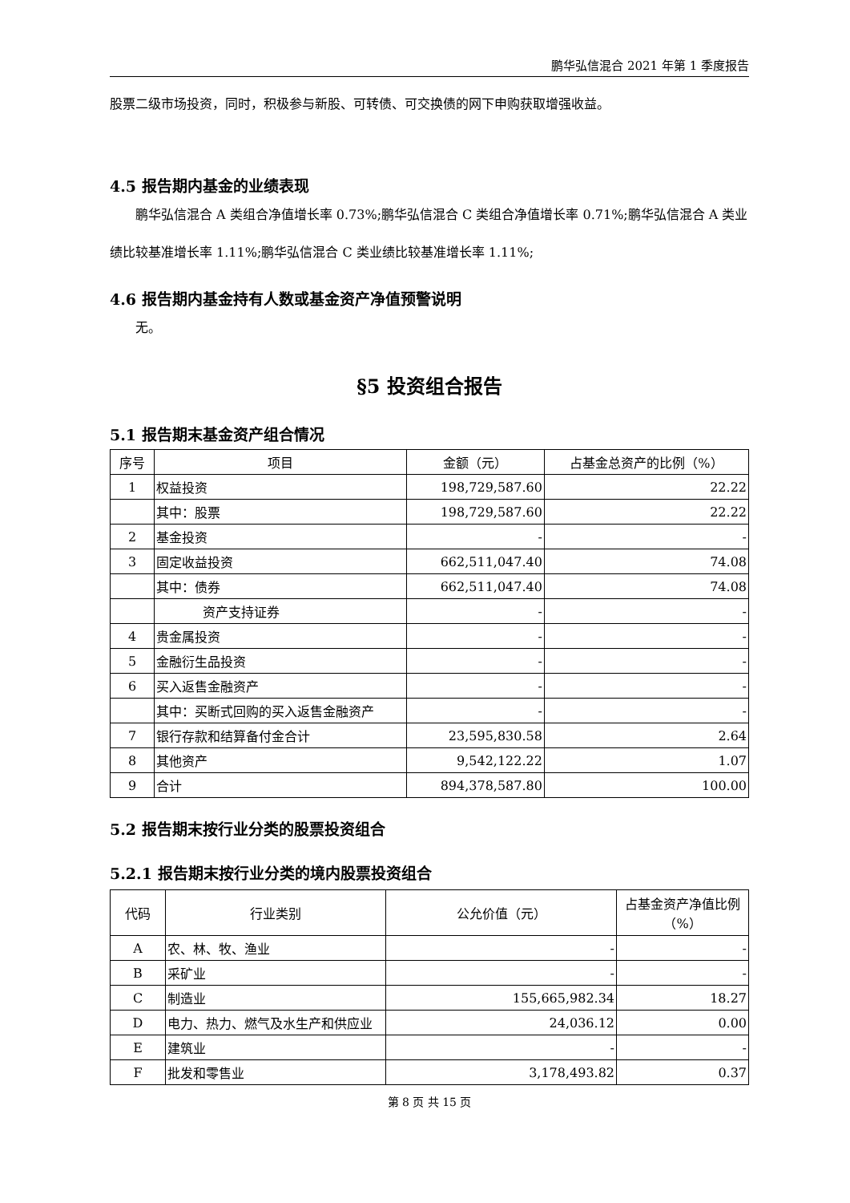鹏华弘信混合 2021 年第 1 季度报告
股票二级市场投资，同时，积极参与新股、可转债、可交换债的网下申购获取增强收益。
4.5 报告期内基金的业绩表现
鹏华弘信混合 A 类组合净值增长率 0.73%;鹏华弘信混合 C 类组合净值增长率 0.71%;鹏华弘信混合 A 类业绩比较基准增长率 1.11%;鹏华弘信混合 C 类业绩比较基准增长率 1.11%;
4.6 报告期内基金持有人数或基金资产净值预警说明
无。
§5 投资组合报告
5.1 报告期末基金资产组合情况
| 序号 | 项目 | 金额（元） | 占基金总资产的比例（%） |
| --- | --- | --- | --- |
| 1 | 权益投资 | 198,729,587.60 | 22.22 |
| | 其中：股票 | 198,729,587.60 | 22.22 |
| 2 | 基金投资 | - | - |
| 3 | 固定收益投资 | 662,511,047.40 | 74.08 |
| | 其中：债券 | 662,511,047.40 | 74.08 |
| | 资产支持证券 | - | - |
| 4 | 贵金属投资 | - | - |
| 5 | 金融衍生品投资 | - | - |
| 6 | 买入返售金融资产 | - | - |
| | 其中：买断式回购的买入返售金融资产 | - | - |
| 7 | 银行存款和结算备付金合计 | 23,595,830.58 | 2.64 |
| 8 | 其他资产 | 9,542,122.22 | 1.07 |
| 9 | 合计 | 894,378,587.80 | 100.00 |
5.2 报告期末按行业分类的股票投资组合
5.2.1 报告期末按行业分类的境内股票投资组合
| 代码 | 行业类别 | 公允价值（元） | 占基金资产净值比例（%） |
| --- | --- | --- | --- |
| A | 农、林、牧、渔业 | - | - |
| B | 采矿业 | - | - |
| C | 制造业 | 155,665,982.34 | 18.27 |
| D | 电力、热力、燃气及水生产和供应业 | 24,036.12 | 0.00 |
| E | 建筑业 | - | - |
| F | 批发和零售业 | 3,178,493.82 | 0.37 |
第 8 页 共 15 页